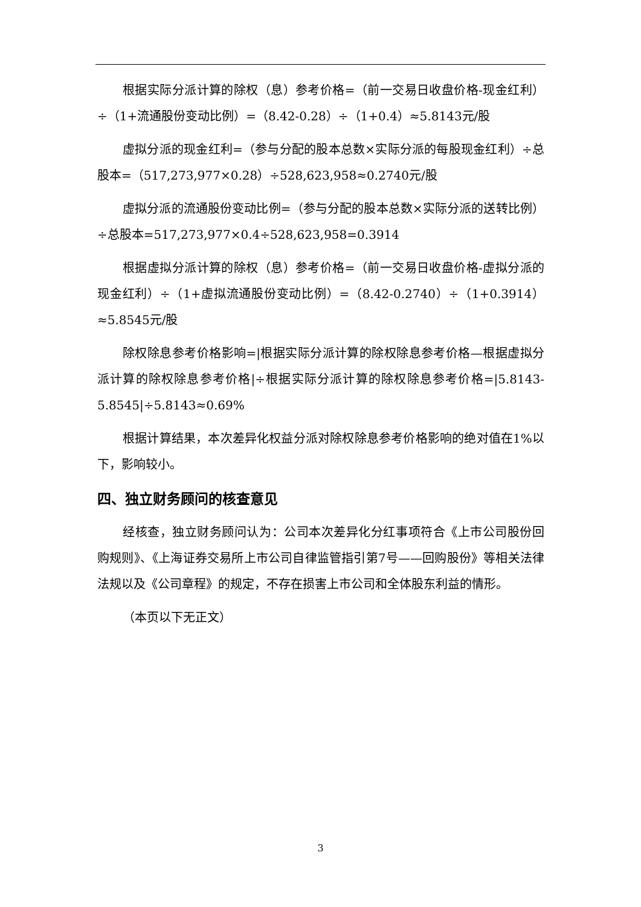根据实际分派计算的除权（息）参考价格=（前一交易日收盘价格-现金红利）÷（1+流通股份变动比例）=（8.42-0.28）÷（1+0.4）≈5.8143元/股
虚拟分派的现金红利=（参与分配的股本总数×实际分派的每股现金红利）÷总股本=（517,273,977×0.28）÷528,623,958≈0.2740元/股
虚拟分派的流通股份变动比例=（参与分配的股本总数×实际分派的送转比例）÷总股本=517,273,977×0.4÷528,623,958=0.3914
根据虚拟分派计算的除权（息）参考价格=（前一交易日收盘价格-虚拟分派的现金红利）÷（1+虚拟流通股份变动比例）=（8.42-0.2740）÷（1+0.3914）≈5.8545元/股
除权除息参考价格影响=|根据实际分派计算的除权除息参考价格—根据虚拟分派计算的除权除息参考价格|÷根据实际分派计算的除权除息参考价格=|5.8143-5.8545|÷5.8143≈0.69%
根据计算结果，本次差异化权益分派对除权除息参考价格影响的绝对值在1%以下，影响较小。
四、独立财务顾问的核查意见
经核查，独立财务顾问认为：公司本次差异化分红事项符合《上市公司股份回购规则》、《上海证券交易所上市公司自律监管指引第7号——回购股份》等相关法律法规以及《公司章程》的规定，不存在损害上市公司和全体股东利益的情形。
（本页以下无正文）
3